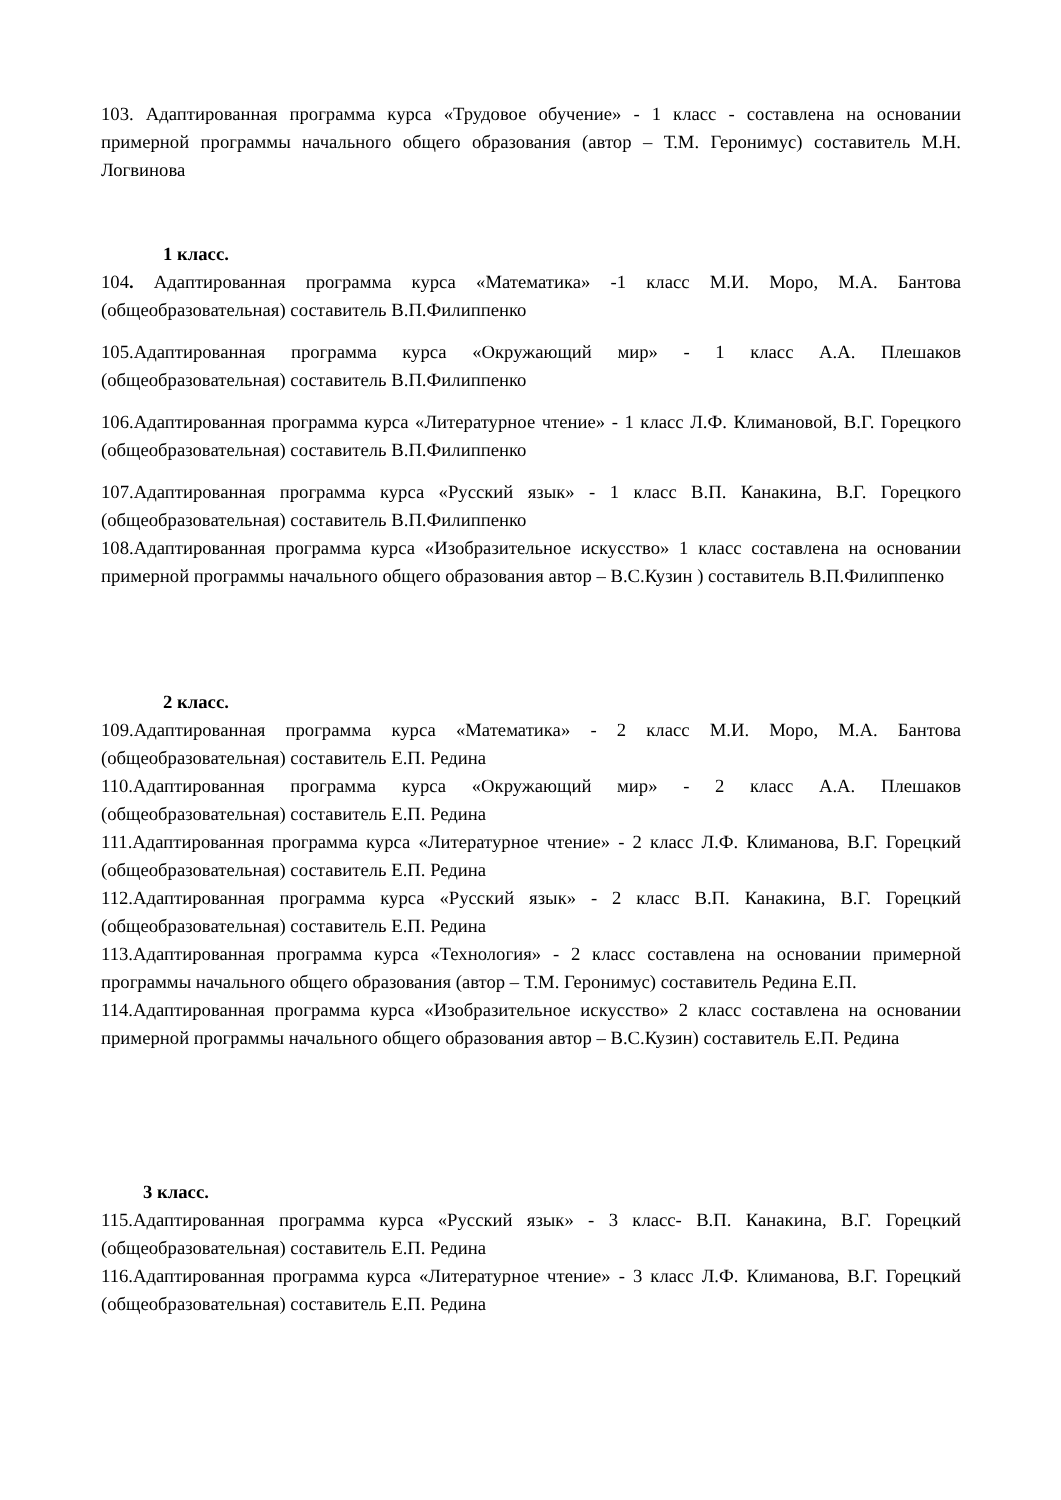103. Адаптированная программа курса «Трудовое обучение» - 1 класс - составлена на основании примерной программы начального общего образования (автор – Т.М. Геронимус) составитель М.Н. Логвинова
1 класс.
104. Адаптированная программа курса «Математика» -1 класс М.И. Моро, М.А. Бантова (общеобразовательная) составитель В.П.Филиппенко
105.Адаптированная программа курса «Окружающий мир» - 1 класс А.А. Плешаков (общеобразовательная) составитель В.П.Филиппенко
106.Адаптированная программа курса «Литературное чтение» - 1 класс Л.Ф. Климановой, В.Г. Горецкого (общеобразовательная) составитель В.П.Филиппенко
107.Адаптированная программа курса «Русский язык» - 1 класс В.П. Канакина, В.Г. Горецкого (общеобразовательная) составитель В.П.Филиппенко
108.Адаптированная программа курса «Изобразительное искусство» 1 класс составлена на основании примерной программы начального общего образования автор – В.С.Кузин ) составитель В.П.Филиппенко
2 класс.
109.Адаптированная программа курса «Математика» - 2 класс М.И. Моро, М.А. Бантова (общеобразовательная) составитель Е.П. Редина
110.Адаптированная программа курса «Окружающий мир» - 2 класс А.А. Плешаков (общеобразовательная) составитель Е.П. Редина
111.Адаптированная программа курса «Литературное чтение» - 2 класс Л.Ф. Климанова, В.Г. Горецкий (общеобразовательная) составитель Е.П. Редина
112.Адаптированная программа курса «Русский язык» - 2 класс В.П. Канакина, В.Г. Горецкий (общеобразовательная) составитель Е.П. Редина
113.Адаптированная программа курса «Технология» - 2 класс составлена на основании примерной программы начального общего образования (автор – Т.М. Геронимус) составитель Редина Е.П.
114.Адаптированная программа курса «Изобразительное искусство» 2 класс составлена на основании примерной программы начального общего образования автор – В.С.Кузин) составитель Е.П. Редина
3 класс.
115.Адаптированная программа курса «Русский язык» - 3 класс- В.П. Канакина, В.Г. Горецкий (общеобразовательная) составитель Е.П. Редина
116.Адаптированная программа курса «Литературное чтение» - 3 класс Л.Ф. Климанова, В.Г. Горецкий (общеобразовательная) составитель Е.П. Редина